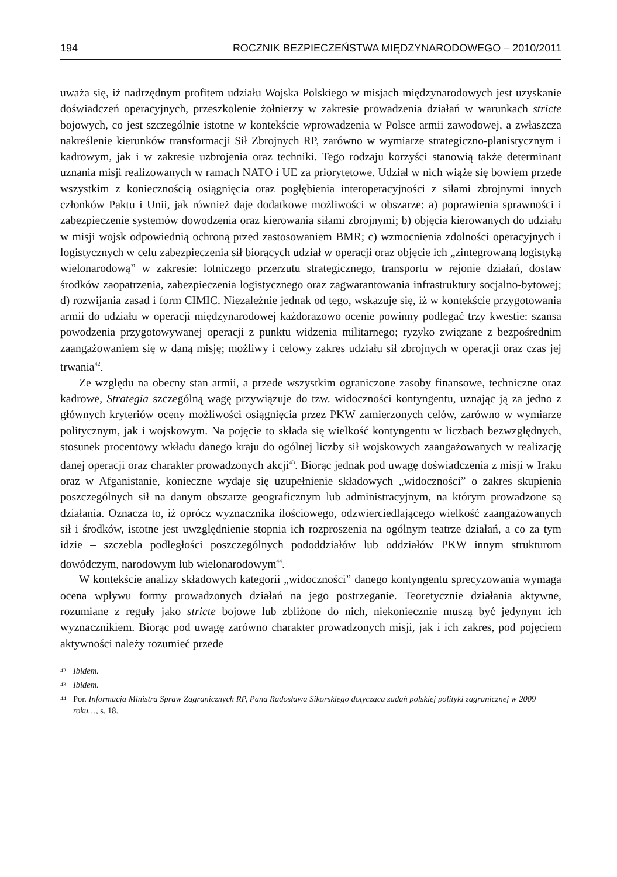194 ROCZNIK BEZPIECZEŃSTWA MIĘDZYNARODOWEGO – 2010/2011
uważa się, iż nadrzędnym profitem udziału Wojska Polskiego w misjach międzynarodowych jest uzyskanie doświadczeń operacyjnych, przeszkolenie żołnierzy w zakresie prowadzenia działań w warunkach stricte bojowych, co jest szczególnie istotne w kontekście wprowadzenia w Polsce armii zawodowej, a zwłaszcza nakreślenie kierunków transformacji Sił Zbrojnych RP, zarówno w wymiarze strategiczno-planistycznym i kadrowym, jak i w zakresie uzbrojenia oraz techniki. Tego rodzaju korzyści stanowią także determinant uznania misji realizowanych w ramach NATO i UE za priorytetowe. Udział w nich wiąże się bowiem przede wszystkim z koniecznością osiągnięcia oraz pogłębienia interoperacyjności z siłami zbrojnymi innych członków Paktu i Unii, jak również daje dodatkowe możliwości w obszarze: a) poprawienia sprawności i zabezpieczenie systemów dowodzenia oraz kierowania siłami zbrojnymi; b) objęcia kierowanych do udziału w misji wojsk odpowiednią ochroną przed zastosowaniem BMR; c) wzmocnienia zdolności operacyjnych i logistycznych w celu zabezpieczenia sił biorących udział w operacji oraz objęcie ich „zintegrowaną logistyką wielonarodową” w zakresie: lotniczego przerzutu strategicznego, transportu w rejonie działań, dostaw środków zaopatrzenia, zabezpieczenia logistycznego oraz zagwarantowania infrastruktury socjalno-bytowej; d) rozwijania zasad i form CIMIC. Niezależnie jednak od tego, wskazuje się, iż w kontekście przygotowania armii do udziału w operacji międzynarodowej każdorazowo ocenie powinny podlegać trzy kwestie: szansa powodzenia przygotowywanej operacji z punktu widzenia militarnego; ryzyko związane z bezpośrednim zaangażowaniem się w daną misję; możliwy i celowy zakres udziału sił zbrojnych w operacji oraz czas jej trwania<sup>42</sup>.
Ze względu na obecny stan armii, a przede wszystkim ograniczone zasoby finansowe, techniczne oraz kadrowe, Strategia szczególną wagę przywiązuje do tzw. widoczności kontyngentu, uznając ją za jedno z głównych kryteriów oceny możliwości osiągnięcia przez PKW zamierzonych celów, zarówno w wymiarze politycznym, jak i wojskowym. Na pojęcie to składa się wielkość kontyngentu w liczbach bezwzględnych, stosunek procentowy wkładu danego kraju do ogólnej liczby sił wojskowych zaangażowanych w realizację danej operacji oraz charakter prowadzonych akcji<sup>43</sup>. Biorąc jednak pod uwagę doświadczenia z misji w Iraku oraz w Afganistanie, konieczne wydaje się uzupełnienie składowych „widoczności” o zakres skupienia poszczególnych sił na danym obszarze geograficznym lub administracyjnym, na którym prowadzone są działania. Oznacza to, iż oprócz wyznacznika ilościowego, odzwierciedlającego wielkość zaangażowanych sił i środków, istotne jest uwzględnienie stopnia ich rozproszenia na ogólnym teatrze działań, a co za tym idzie – szczebla podległości poszczególnych pododdziałów lub oddziałów PKW innym strukturom dowódczym, narodowym lub wielonarodowym<sup>44</sup>.
W kontekście analizy składowych kategorii „widoczności” danego kontyngentu sprecyzowania wymaga ocena wpływu formy prowadzonych działań na jego postrzeganie. Teoretycznie działania aktywne, rozumiane z reguły jako stricte bojowe lub zbliżone do nich, niekoniecznie muszą być jedynym ich wyznacznikiem. Biorąc pod uwagę zarówno charakter prowadzonych misji, jak i ich zakres, pod pojęciem aktywności należy rozumieć przede
42 Ibidem.
43 Ibidem.
44 Por. Informacja Ministra Spraw Zagranicznych RP, Pana Radosława Sikorskiego dotycząca zadań polskiej polityki zagranicznej w 2009 roku…, s. 18.